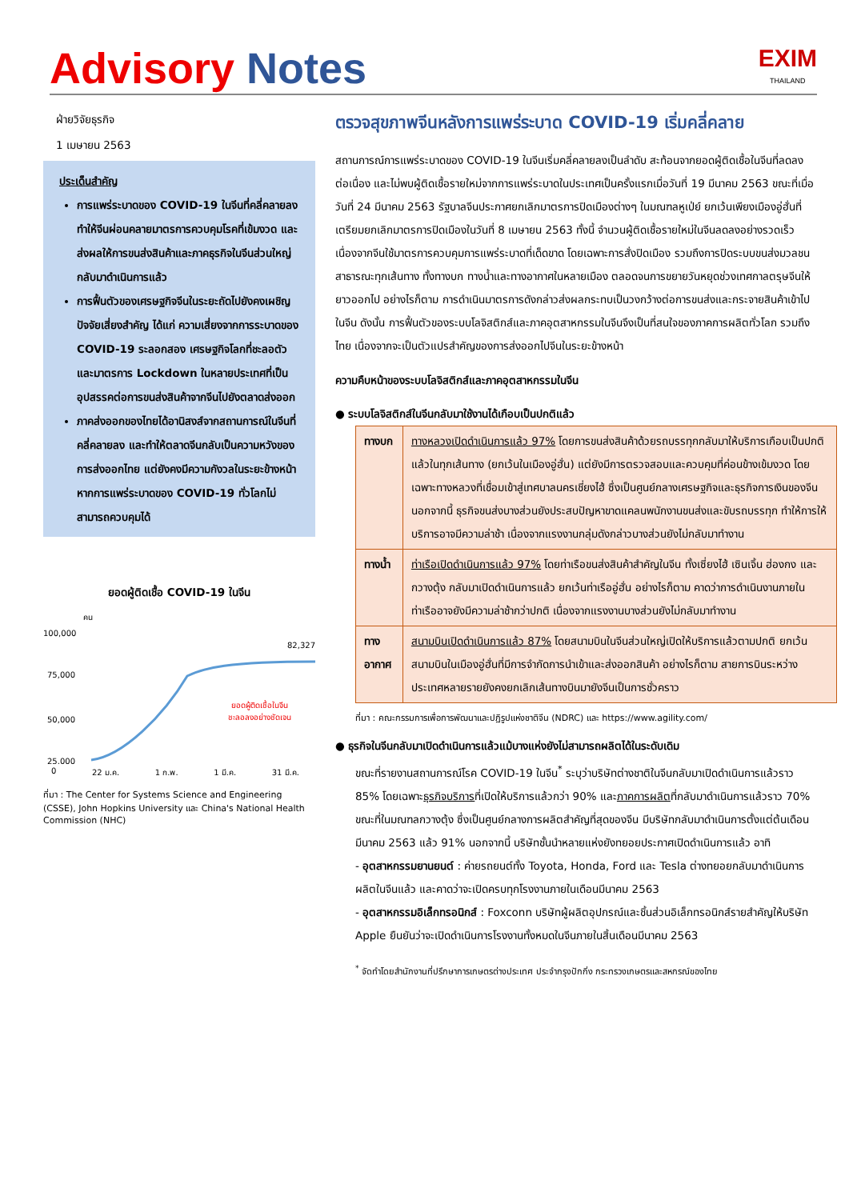Advisory Notes
EXIM
THAILAND
ฝ่ายวิจัยธุรกิจ
1 เมษายน 2563
ประเด็นสำคัญ
การแพร่ระบาดของ COVID-19 ในจีนที่คลี่คลายลง ทำให้จีนผ่อนคลายมาตรการควบคุมโรคที่เข้มงวด และส่งผลให้การขนส่งสินค้าและภาคธุรกิจในจีนส่วนใหญ่กลับมาดำเนินการแล้ว
การฟื้นตัวของเศรษฐกิจจีนในระยะถัดไปยังคงเผชิญปัจจัยเสี่ยงสำคัญ ได้แก่ ความเสี่ยงจากการระบาดของ COVID-19 ระลอกสอง เศรษฐกิจโลกที่ชะลอตัว และมาตรการ Lockdown ในหลายประเทศที่เป็นอุปสรรคต่อการขนส่งสินค้าจากจีนไปยังตลาดส่งออก
ภาคส่งออกของไทยได้อานิสงส์จากสถานการณ์ในจีนที่คลี่คลายลง และทำให้ตลาดจีนกลับเป็นความหวังของการส่งออกไทย แต่ยังคงมีความกังวลในระยะข้างหน้าหากการแพร่ระบาดของ COVID-19 ทั่วโลกไม่สามารถควบคุมได้
ยอดผู้ติดเชื้อ COVID-19 ในจีน
คน
82,327
100,000
75,000
50,000
0
25,000
ยอดผู้ติดเชื้อในจีน
ชะลอลงอย่างชัดเจน
0 22 ม.ค. 1 ก.พ. 1 มี.ค. 31 มี.ค.
ที่มา : The Center for Systems Science and Engineering (CSSE), John Hopkins University และ China's National Health Commission (NHC)
ตรวจสุขภาพจีนหลังการแพร่ระบาด COVID-19 เริ่มคลี่คลาย
สถานการณ์การแพร่ระบาดของ COVID-19 ในจีนเริ่มคลี่คลายลงเป็นลำดับ สะท้อนจากยอดผู้ติดเชื้อในจีนที่ลดลงต่อเนื่อง และไม่พบผู้ติดเชื้อรายใหม่จากการแพร่ระบาดในประเทศเป็นครั้งแรกเมื่อวันที่ 19 มีนาคม 2563 ขณะที่เมื่อวันที่ 24 มีนาคม 2563 รัฐบาลจีนประกาศยกเลิกมาตรการปิดเมืองต่างๆ ในมณฑลหูเป่ย์ ยกเว้นเพียงเมืองอู่ฮั่นที่เตรียมยกเลิกมาตรการปิดเมืองในวันที่ 8 เมษายน 2563 ทั้งนี้ จำนวนผู้ติดเชื้อรายใหม่ในจีนลดลงอย่างรวดเร็ว เนื่องจากจีนใช้มาตรการควบคุมการแพร่ระบาดที่เด็ดขาด โดยเฉพาะการสั่งปิดเมือง รวมถึงการปิดระบบขนส่งมวลชนสาธารณะทุกเส้นทาง ทั้งทางบก ทางน้ำและทางอากาศในหลายเมือง ตลอดจนการขยายวันหยุดช่วงเทศกาลตรุษจีนให้ยาวออกไป อย่างไรก็ตาม การดำเนินมาตรการดังกล่าวส่งผลกระทบเป็นวงกว้างต่อการขนส่งและกระจายสินค้าเข้าไปในจีน ดังนั้น การฟื้นตัวของระบบโลจิสติกส์และภาคอุตสาหกรรมในจีนจึงเป็นที่สนใจของภาคการผลิตทั่วโลก รวมถึงไทย เนื่องจากจะเป็นตัวแปรสำคัญของการส่งออกไปจีนในระยะข้างหน้า
ความคืบหน้าของระบบโลจิสติกส์และภาคอุตสาหกรรมในจีน
● ระบบโลจิสติกส์ในจีนกลับมาใช้งานได้เกือบเป็นปกติแล้ว
| ทางบก | ทางหลวงเปิดดำเนินการแล้ว 97% โดยการขนส่งสินค้าด้วยรถบรรทุกกลับมาให้บริการเกือบเป็นปกติแล้วในทุกเส้นทาง (ยกเว้นในเมืองอู่ฮั่น) แต่ยังมีการตรวจสอบและควบคุมที่ค่อนข้างเข้มงวด โดยเฉพาะทางหลวงที่เชื่อมเข้าสู่เทศบาลนครเชี่ยงไฮ้ ซึ่งเป็นศูนย์กลางเศรษฐกิจและธุรกิจการเงินของจีน นอกจากนี้ ธุรกิจขนส่งบางส่วนยังประสบปัญหาขาดแคลนพนักงานขนส่งและขับรถบรรทุก ทำให้การให้บริการอาจมีความล่าช้า เนื่องจากแรงงานกลุ่มดังกล่าวบางส่วนยังไม่กลับมาทำงาน |
| ทางน้ำ | ท่าเรือเปิดดำเนินการแล้ว 97% โดยท่าเรือขนส่งสินค้าสำคัญในจีน ทั้งเซี่ยงไฮ้ เซินเจิ้น ฮ่องกง และกวางตุ้ง กลับมาเปิดดำเนินการแล้ว ยกเว้นท่าเรืออู่ฮั่น อย่างไรก็ตาม คาดว่าการดำเนินงานภายในท่าเรืออาจยังมีความล่าช้ากว่าปกติ เนื่องจากแรงงานบางส่วนยังไม่กลับมาทำงาน |
| ทางอากาศ | สนามบินเปิดดำเนินการแล้ว 87% โดยสนามบินในจีนส่วนใหญ่เปิดให้บริการแล้วตามปกติ ยกเว้นสนามบินในเมืองอู่ฮั่นที่มีการจำกัดการนำเข้าและส่งออกสินค้า อย่างไรก็ตาม สายการบินระหว่างประเทศหลายรายยังคงยกเลิกเส้นทางบินมายังจีนเป็นการชั่วคราว |
ที่มา : คณะกรรมการเพื่อการพัฒนาและปฏิรูปแห่งชาติจีน (NDRC) และ https://www.agility.com/
● ธุรกิจในจีนกลับมาเปิดดำเนินการแล้วแม้บางแห่งยังไม่สามารถผลิตได้ในระดับเดิม
ขณะที่รายงานสถานการณ์โรค COVID-19 ในจีน<sup>*</sup> ระบุว่าบริษัทต่างชาติในจีนกลับมาเปิดดำเนินการแล้วราว 85% โดยเฉพาะธุรกิจบริการที่เปิดให้บริการแล้วกว่า 90% และภาคการผลิตที่กลับมาดำเนินการแล้วราว 70% ขณะที่ในมณฑลกวางตุ้ง ซึ่งเป็นศูนย์กลางการผลิตสำคัญที่สุดของจีน มีบริษัทกลับมาดำเนินการตั้งแต่ต้นเดือนมีนาคม 2563 แล้ว 91% นอกจากนี้ บริษัทชั้นนำหลายแห่งยังทยอยประกาศเปิดดำเนินการแล้ว อาทิ
- อุตสาหกรรมยานยนต์ : ค่ายรถยนต์ทั้ง Toyota, Honda, Ford และ Tesla ต่างทยอยกลับมาดำเนินการผลิตในจีนแล้ว และคาดว่าจะเปิดครบทุกโรงงานภายในเดือนมีนาคม 2563
- อุตสาหกรรมอิเล็กทรอนิกส์ : Foxconn บริษัทผู้ผลิตอุปกรณ์และชิ้นส่วนอิเล็กทรอนิกส์รายสำคัญให้บริษัท Apple ยืนยันว่าจะเปิดดำเนินการโรงงานทั้งหมดในจีนภายในสิ้นเดือนมีนาคม 2563
<sup>*</sup> จัดทำโดยสำนักงานที่ปรึกษาการเกษตรต่างประเทศ ประจำกรุงปักกิ่ง กระทรวงเกษตรและสหกรณ์ของไทย